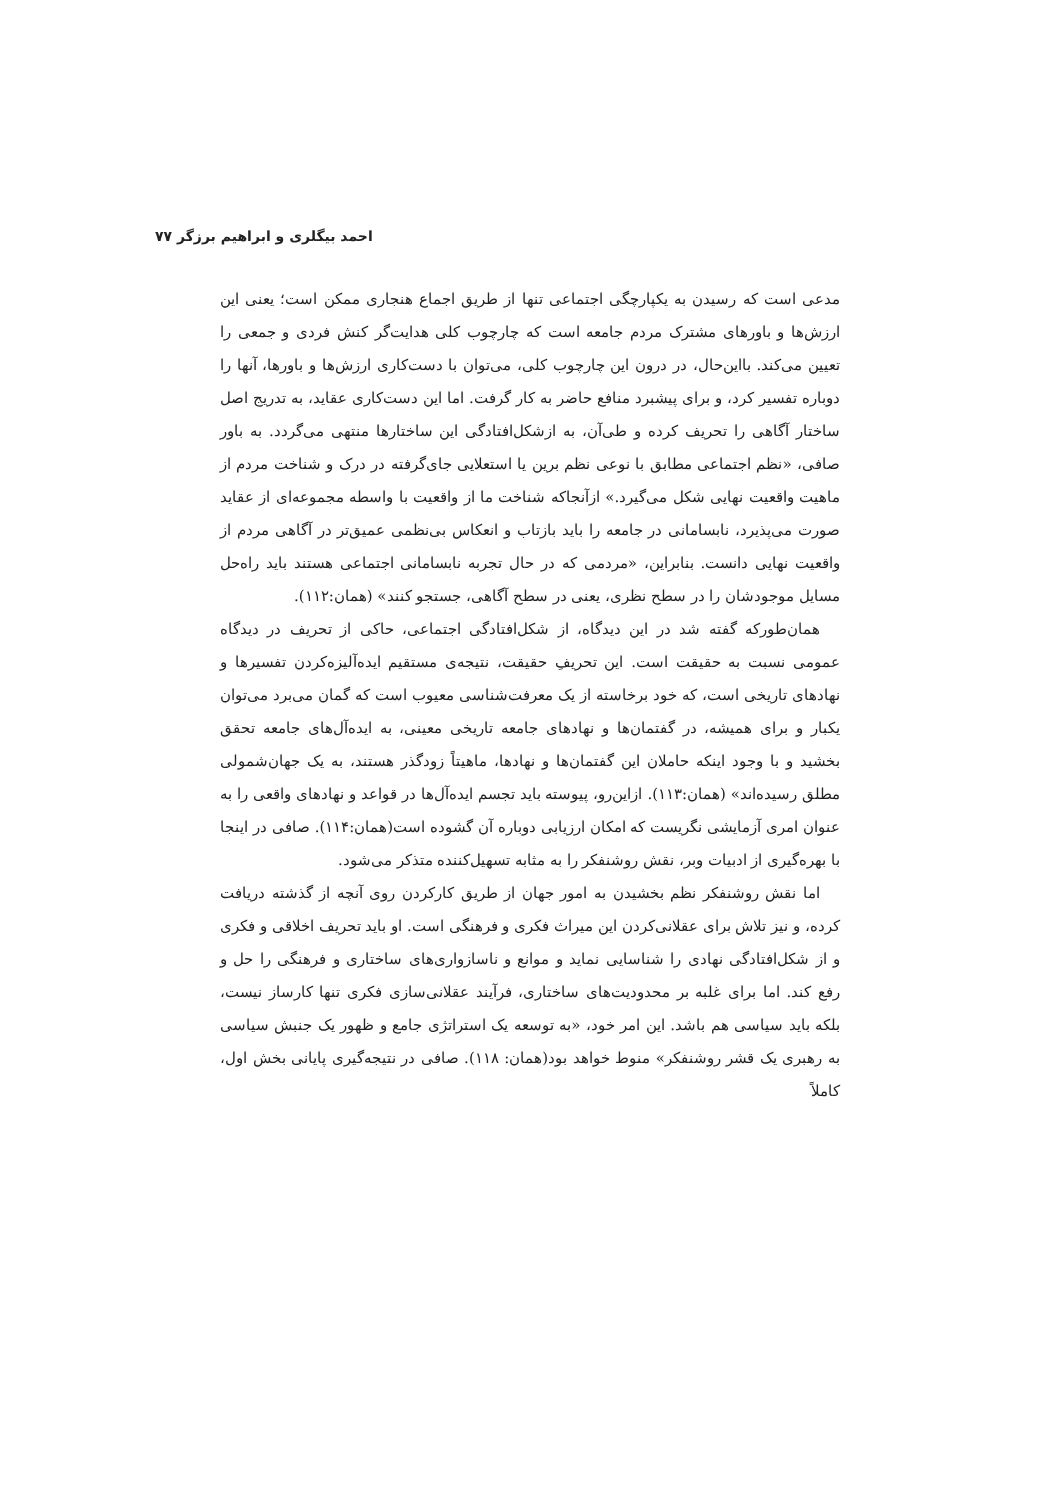احمد بیگلری و ابراهیم برزگر ۷۷
مدعی است که رسیدن به یکپارچگی اجتماعی تنها از طریق اجماع هنجاری ممکن است؛ یعنی این ارزش‌ها و باورهای مشترک مردم جامعه است که چارچوب کلی هدایت‌گر کنش فردی و جمعی را تعیین می‌کند. بااین‌حال، در درون این چارچوب کلی، می‌توان با دست‌کاری ارزش‌ها و باورها، آنها را دوباره تفسیر کرد، و برای پیشبرد منافع حاضر به کار گرفت. اما این دست‌کاری عقاید، به تدریج اصل ساختار آگاهی را تحریف کرده و طی‌آن، به ازشکل‌افتادگی این ساختارها منتهی می‌گردد. به باور صافی، «نظم اجتماعی مطابق با نوعی نظم برین یا استعلایی جای‌گرفته در درک و شناخت مردم از ماهیت واقعیت نهایی شکل می‌گیرد.» ازآنجاکه شناخت ما از واقعیت با واسطه مجموعه‌ای از عقاید صورت می‌پذیرد، نابسامانی در جامعه را باید بازتاب و انعکاس بی‌نظمی عمیق‌تر در آگاهی مردم از واقعیت نهایی دانست. بنابراین، «مردمی که در حال تجربه نابسامانی اجتماعی هستند باید راه‌حل مسایل موجودشان را در سطح نظری، یعنی در سطح آگاهی، جستجو کنند» (همان:۱۱۲).
همان‌طورکه گفته شد در این دیدگاه، از شکل‌افتادگی اجتماعی، حاکی از تحریف در دیدگاه عمومی نسبت به حقیقت است. این تحریفِ حقیقت، نتیجه‌ی مستقیم ایده‌آلیزه‌کردن تفسیرها و نهادهای تاریخی است، که خود برخاسته از یک معرفت‌شناسی معیوب است که گمان می‌برد می‌توان یکبار و برای همیشه، در گفتمان‌ها و نهادهای جامعه تاریخی معینی، به ایده‌آل‌های جامعه تحقق بخشید و با وجود اینکه حاملان این گفتمان‌ها و نهادها، ماهیتاً زودگذر هستند، به یک جهان‌شمولی مطلق رسیده‌اند» (همان:۱۱۳). ازاین‌رو، پیوسته باید تجسم ایده‌آل‌ها در قواعد و نهادهای واقعی را به عنوان امری آزمایشی نگریست که امکان ارزیابی دوباره آن گشوده است(همان:۱۱۴). صافی در اینجا با بهره‌گیری از ادبیات وبر، نقش روشنفکر را به مثابه تسهیل‌کننده متذکر می‌شود.
اما نقش روشنفکر نظم بخشیدن به امور جهان از طریق کارکردن روی آنچه از گذشته دریافت کرده، و نیز تلاش برای عقلانی‌کردن این میراث فکری و فرهنگی است. او باید تحریف اخلاقی و فکری و از شکل‌افتادگی نهادی را شناسایی نماید و موانع و ناسازواری‌های ساختاری و فرهنگی را حل و رفع کند. اما برای غلبه بر محدودیت‌های ساختاری، فرآیند عقلانی‌سازی فکری تنها کارساز نیست، بلکه باید سیاسی هم باشد. این امر خود، «به توسعه یک استراتژی جامع و ظهور یک جنبش سیاسی به رهبری یک قشر روشنفکر» منوط خواهد بود(همان: ۱۱۸). صافی در نتیجه‌گیری پایانی بخش اول، کاملاً